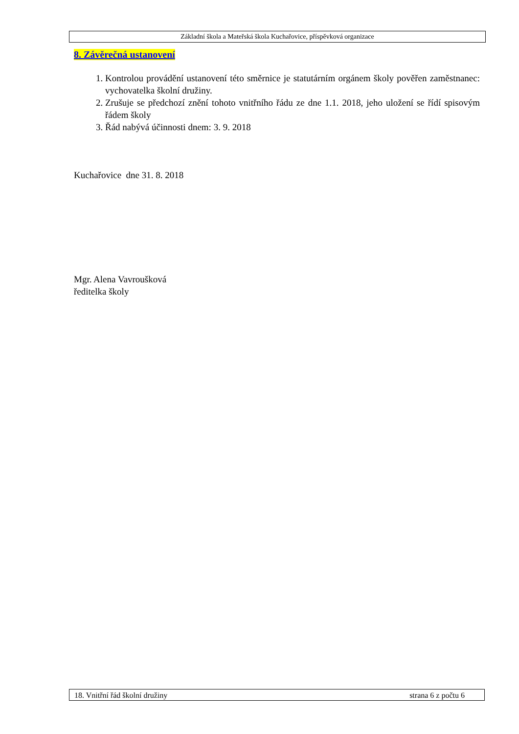Základní škola a Mateřská škola Kuchařovice, příspěvková organizace
8. Závěrečná ustanovení
1. Kontrolou provádění ustanovení této směrnice je statutárním orgánem školy pověřen zaměstnanec: vychovatelka školní družiny.
2. Zrušuje se předchozí znění tohoto vnitřního řádu ze dne 1.1. 2018, jeho uložení se řídí spisovým řádem školy
3. Řád nabývá účinnosti dnem: 3. 9. 2018
Kuchařovice dne 31. 8. 2018
Mgr. Alena Vavroušková
ředitelka školy
18. Vnitřní řád školní družiny strana 6 z počtu 6